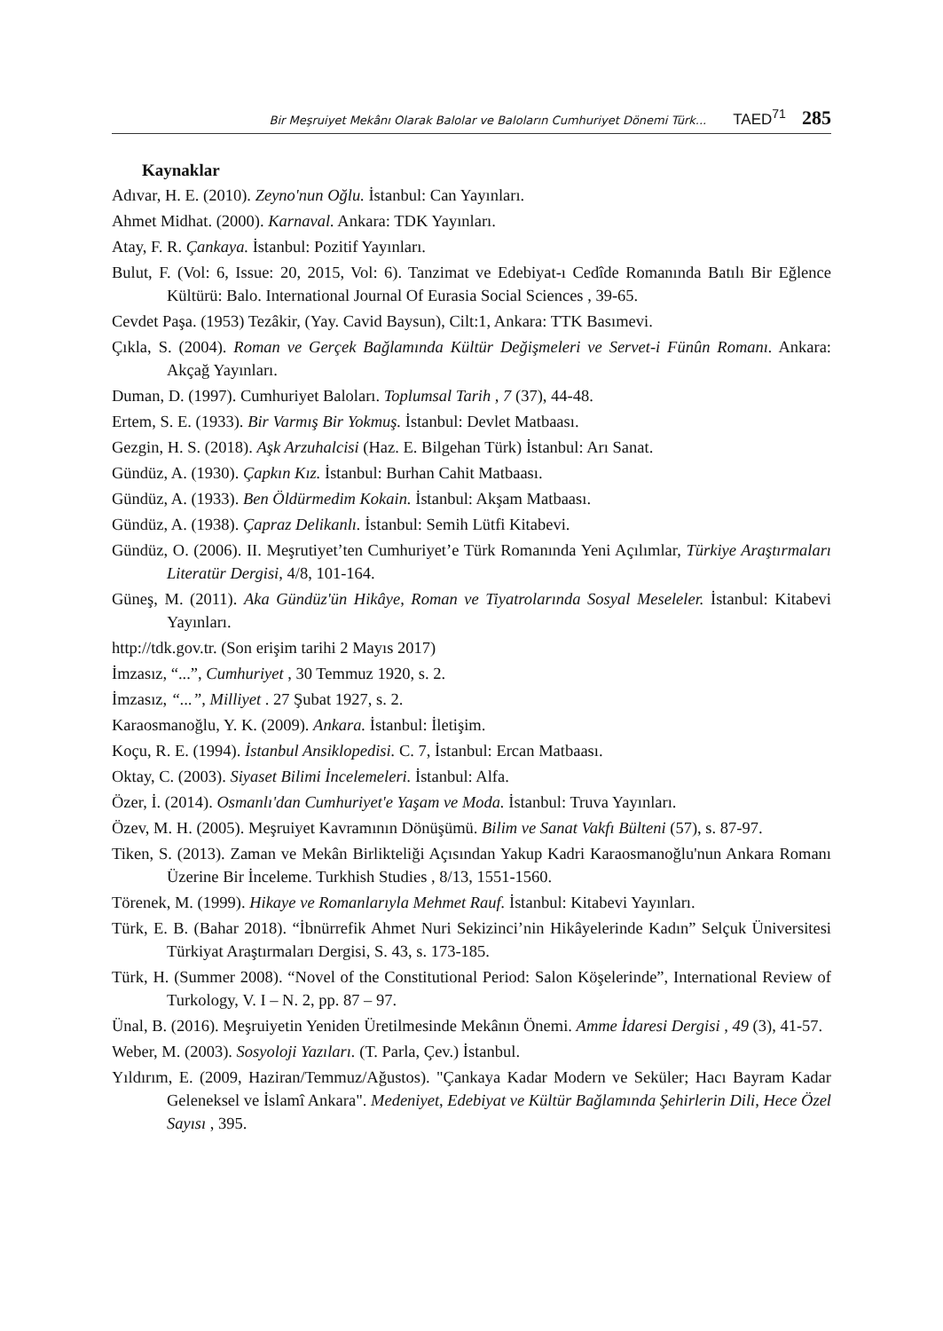Bir Meşruiyet Mekânı Olarak Balolar ve Baloların Cumhuriyet Dönemi Türk... TAED<sup>71</sup> 285
Kaynaklar
Adıvar, H. E. (2010). Zeyno'nun Oğlu. İstanbul: Can Yayınları.
Ahmet Midhat. (2000). Karnaval. Ankara: TDK Yayınları.
Atay, F. R. Çankaya. İstanbul: Pozitif Yayınları.
Bulut, F. (Vol: 6, Issue: 20, 2015, Vol: 6). Tanzimat ve Edebiyat-ı Cedîde Romanında Batılı Bir Eğlence Kültürü: Balo. International Journal Of Eurasia Social Sciences , 39-65.
Cevdet Paşa. (1953) Tezâkir, (Yay. Cavid Baysun), Cilt:1, Ankara: TTK Basımevi.
Çıkla, S. (2004). Roman ve Gerçek Bağlamında Kültür Değişmeleri ve Servet-i Fünûn Romanı. Ankara: Akçağ Yayınları.
Duman, D. (1997). Cumhuriyet Baloları. Toplumsal Tarih , 7 (37), 44-48.
Ertem, S. E. (1933). Bir Varmış Bir Yokmuş. İstanbul: Devlet Matbaası.
Gezgin, H. S. (2018). Aşk Arzuhalcisi (Haz. E. Bilgehan Türk) İstanbul: Arı Sanat.
Gündüz, A. (1930). Çapkın Kız. İstanbul: Burhan Cahit Matbaası.
Gündüz, A. (1933). Ben Öldürmedim Kokain. İstanbul: Akşam Matbaası.
Gündüz, A. (1938). Çapraz Delikanlı. İstanbul: Semih Lütfi Kitabevi.
Gündüz, O. (2006). II. Meşrutiyet’ten Cumhuriyet’e Türk Romanında Yeni Açılımlar, Türkiye Araştırmaları Literatür Dergisi, 4/8, 101-164.
Güneş, M. (2011). Aka Gündüz'ün Hikâye, Roman ve Tiyatrolarında Sosyal Meseleler. İstanbul: Kitabevi Yayınları.
http://tdk.gov.tr. (Son erişim tarihi 2 Mayıs 2017)
İmzasız, “...”, Cumhuriyet , 30 Temmuz 1920, s. 2.
İmzasız, “...”, Milliyet . 27 Şubat 1927, s. 2.
Karaosmanoğlu, Y. K. (2009). Ankara. İstanbul: İletişim.
Koçu, R. E. (1994). İstanbul Ansiklopedisi. C. 7, İstanbul: Ercan Matbaası.
Oktay, C. (2003). Siyaset Bilimi İncelemeleri. İstanbul: Alfa.
Özer, İ. (2014). Osmanlı'dan Cumhuriyet'e Yaşam ve Moda. İstanbul: Truva Yayınları.
Özev, M. H. (2005). Meşruiyet Kavramının Dönüşümü. Bilim ve Sanat Vakfı Bülteni (57), s. 87-97.
Tiken, S. (2013). Zaman ve Mekân Birlikteliği Açısından Yakup Kadri Karaosmanoğlu'nun Ankara Romanı Üzerine Bir İnceleme. Turkhish Studies , 8/13, 1551-1560.
Törenek, M. (1999). Hikaye ve Romanlarıyla Mehmet Rauf. İstanbul: Kitabevi Yayınları.
Türk, E. B. (Bahar 2018). “İbnürrefik Ahmet Nuri Sekizinci’nin Hikâyelerinde Kadın” Selçuk Üniversitesi Türkiyat Araştırmaları Dergisi, S. 43, s. 173-185.
Türk, H. (Summer 2008). “Novel of the Constitutional Period: Salon Köşelerinde”, International Review of Turkology, V. I – N. 2, pp. 87 – 97.
Ünal, B. (2016). Meşruiyetin Yeniden Üretilmesinde Mekânın Önemi. Amme İdaresi Dergisi , 49 (3), 41-57.
Weber, M. (2003). Sosyoloji Yazıları. (T. Parla, Çev.) İstanbul.
Yıldırım, E. (2009, Haziran/Temmuz/Ağustos). "Çankaya Kadar Modern ve Seküler; Hacı Bayram Kadar Geleneksel ve İslamî Ankara". Medeniyet, Edebiyat ve Kültür Bağlamında Şehirlerin Dili, Hece Özel Sayısı , 395.